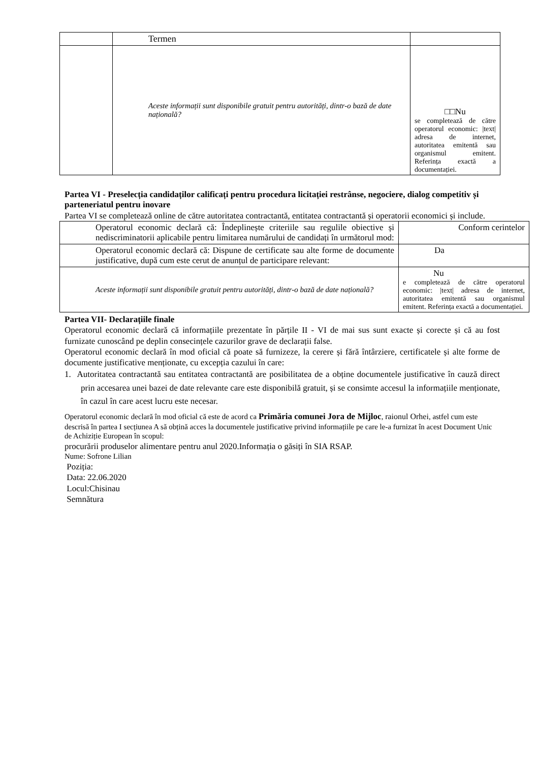| | Termen | |
| | Aceste informații sunt disponibile gratuit pentru autorități, dintr-o bază de date națională? | □□Nu se completează de către operatorul economic: /text/ adresa de internet, autoritatea emitentă sau organismul emitent. Referința exactă a documentației. |
Partea VI - Preselecția candidaților calificați pentru procedura licitației restrânse, negociere, dialog competitiv și parteneriatul pentru inovare
Partea VI se completează online de către autoritatea contractantă, entitatea contractantă și operatorii economici și include.
| Operatorul economic declară că: Îndeplinește criteriile sau regulile obiective și nediscriminatorii aplicabile pentru limitarea numărului de candidați în următorul mod: | Conform cerintelor |
| Operatorul economic declară că: Dispune de certificate sau alte forme de documente justificative, după cum este cerut de anunțul de participare relevant: | Da |
| Aceste informații sunt disponibile gratuit pentru autorități, dintr-o bază de date națională? | Nu e completează de către operatorul economic: /text/ adresa de internet, autoritatea emitentă sau organismul emitent. Referința exactă a documentației. |
Partea VII- Declarațiile finale
Operatorul economic declară că informațiile prezentate în părțile II - VI de mai sus sunt exacte și corecte și că au fost furnizate cunoscând pe deplin consecințele cazurilor grave de declarații false.
Operatorul economic declară în mod oficial că poate să furnizeze, la cerere și fără întârziere, certificatele și alte forme de documente justificative menționate, cu excepția cazului în care:
1. Autoritatea contractantă sau entitatea contractantă are posibilitatea de a obține documentele justificative în cauză direct prin accesarea unei bazei de date relevante care este disponibilă gratuit, și se consimte accesul la informațiile menționate, în cazul în care acest lucru este necesar.
Operatorul economic declară în mod oficial că este de acord ca Primăria comunei Jora de Mijloc, raionul Orhei, astfel cum este descrisă în partea I secțiunea A să obțină acces la documentele justificative privind informațiile pe care le-a furnizat în acest Document Unic de Achiziție European în scopul:
procurării produselor alimentare pentru anul 2020.Informația o găsiți în SIA RSAP.
Nume: Sofrone Lilian
Poziția:
Data: 22.06.2020
Locul:Chisinau
Semnătura